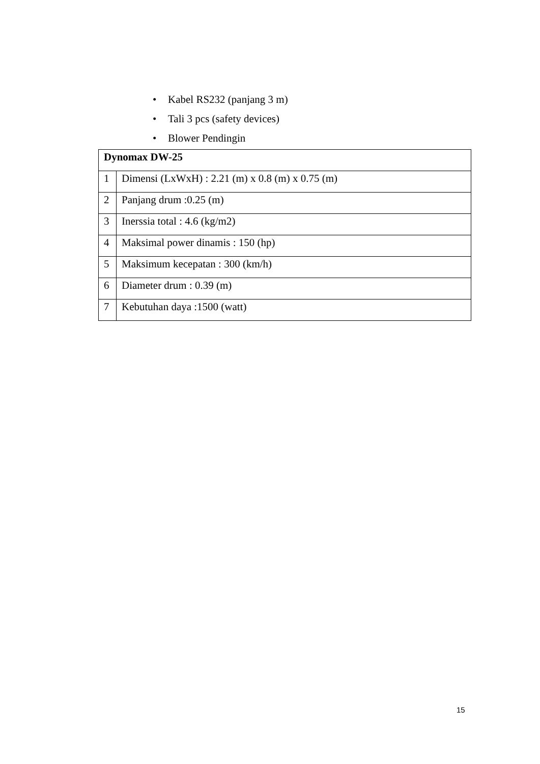• Kabel RS232 (panjang 3 m)
• Tali 3 pcs (safety devices)
• Blower Pendingin
| Dynomax DW-25 | |
| 1 | Dimensi (LxWxH) : 2.21 (m) x 0.8 (m) x 0.75 (m) |
| 2 | Panjang drum :0.25 (m) |
| 3 | Inerssia total : 4.6 (kg/m2) |
| 4 | Maksimal power dinamis : 150 (hp) |
| 5 | Maksimum kecepatan : 300 (km/h) |
| 6 | Diameter drum : 0.39 (m) |
| 7 | Kebutuhan daya :1500 (watt) |
15